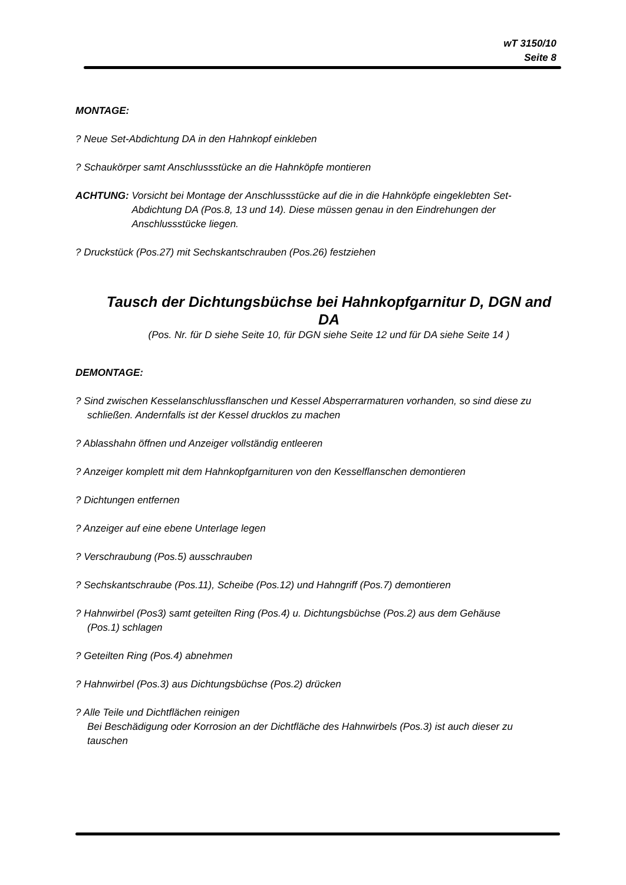wT 3150/10
Seite 8
MONTAGE:
? Neue Set-Abdichtung DA in den Hahnkopf einkleben
? Schaukörper samt Anschlussstücke an die Hahnköpfe montieren
ACHTUNG: Vorsicht bei Montage der Anschlussstücke auf die in die Hahnköpfe eingeklebten Set-Abdichtung DA (Pos.8, 13 und 14). Diese müssen genau in den Eindrehungen der Anschlussstücke liegen.
? Druckstück (Pos.27) mit Sechskantschrauben (Pos.26) festziehen
Tausch der Dichtungsbüchse bei Hahnkopfgarnitur D, DGN and DA
(Pos. Nr. für D siehe Seite 10, für DGN siehe Seite 12 und für DA siehe Seite 14 )
DEMONTAGE:
? Sind zwischen Kesselanschlussflanschen und Kessel Absperrarmaturen vorhanden, so sind diese zu
schließen. Andernfalls ist der Kessel drucklos zu machen
? Ablasshahn öffnen und Anzeiger vollständig entleeren
? Anzeiger komplett mit dem Hahnkopfgarnituren von den Kesselflanschen demontieren
? Dichtungen entfernen
? Anzeiger auf eine ebene Unterlage legen
? Verschraubung (Pos.5) ausschrauben
? Sechskantschraube (Pos.11), Scheibe (Pos.12) und Hahngriff (Pos.7) demontieren
? Hahnwirbel (Pos3) samt geteilten Ring (Pos.4) u. Dichtungsbüchse (Pos.2) aus dem Gehäuse
(Pos.1) schlagen
? Geteilten Ring (Pos.4) abnehmen
? Hahnwirbel (Pos.3) aus Dichtungsbüchse (Pos.2) drücken
? Alle Teile und Dichtflächen reinigen
Bei Beschädigung oder Korrosion an der Dichtfläche des Hahnwirbels (Pos.3) ist auch dieser zu
tauschen